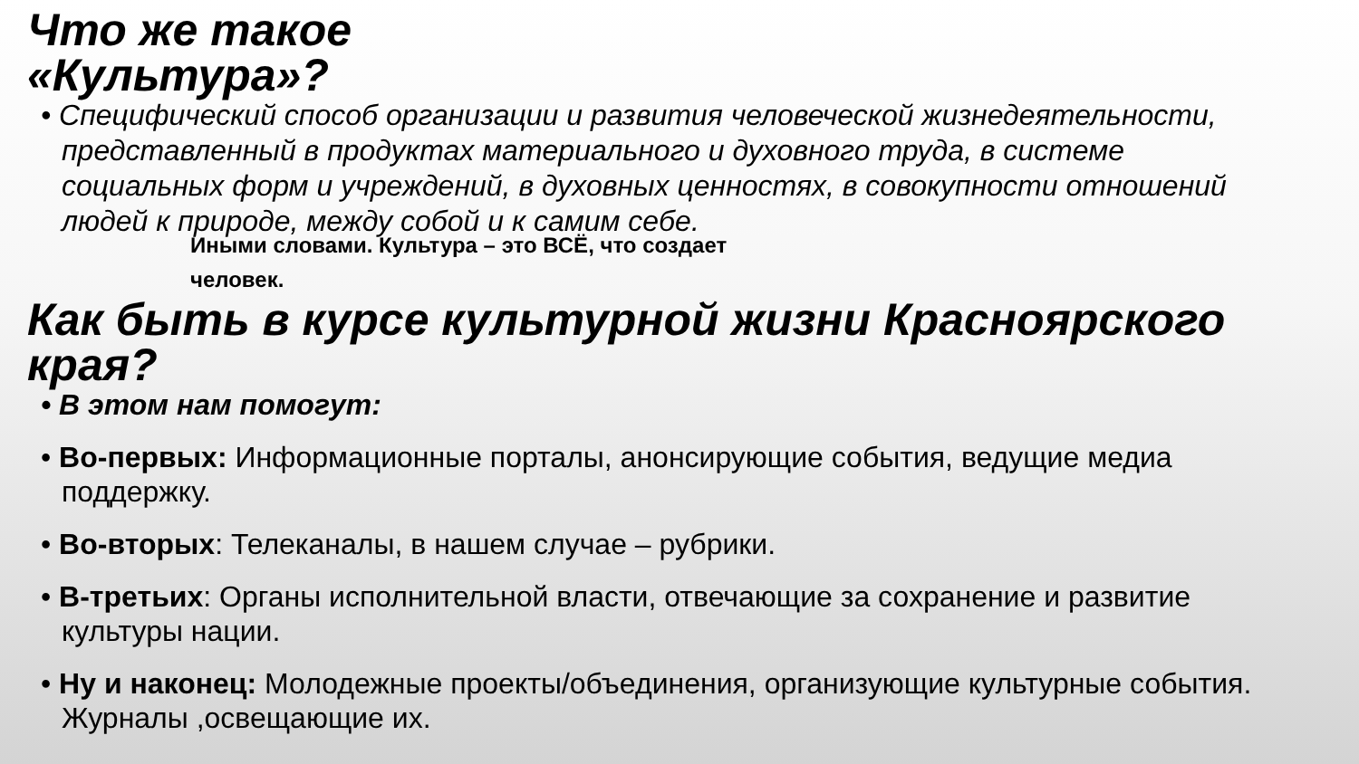Что же такое
«Культура»?
• Специфический способ организации и развития человеческой жизнедеятельности, представленный в продуктах материального и духовного труда, в системе социальных форм и учреждений, в духовных ценностях, в совокупности отношений людей к природе, между собой и к самим себе.
Иными словами. Культура – это ВСЁ, что создает человек.
Как быть в курсе культурной жизни Красноярского края?
• В этом нам помогут:
• Во-первых: Информационные порталы, анонсирующие события, ведущие медиа поддержку.
• Во-вторых: Телеканалы, в нашем случае – рубрики.
• В-третьих: Органы исполнительной власти, отвечающие за сохранение и развитие культуры нации.
• Ну и наконец: Молодежные проекты/объединения, организующие культурные события. Журналы ,освещающие их.